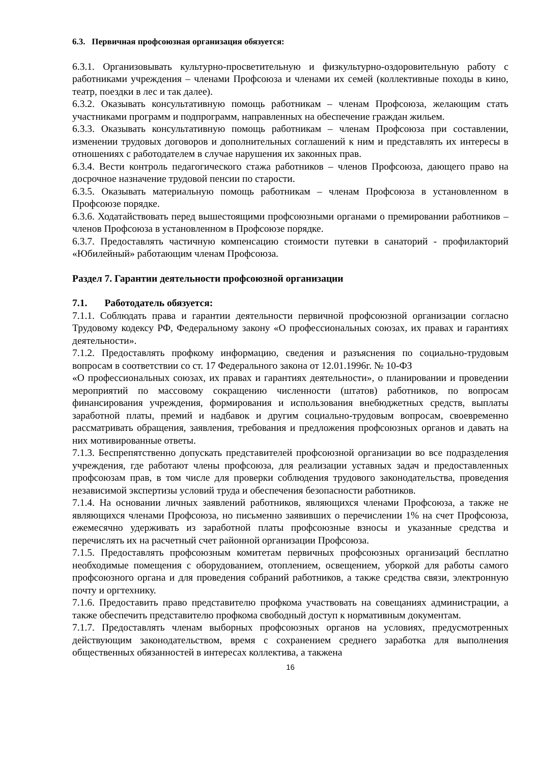6.3. Первичная профсоюзная организация обязуется:
6.3.1. Организовывать культурно-просветительную и физкультурно-оздоровительную работу с работниками учреждения – членами Профсоюза и членами их семей (коллективные походы в кино, театр, поездки в лес и так далее).
6.3.2. Оказывать консультативную помощь работникам – членам Профсоюза, желающим стать участниками программ и подпрограмм, направленных на обеспечение граждан жильем.
6.3.3. Оказывать консультативную помощь работникам – членам Профсоюза при составлении, изменении трудовых договоров и дополнительных соглашений к ним и представлять их интересы в отношениях с работодателем в случае нарушения их законных прав.
6.3.4. Вести контроль педагогического стажа работников – членов Профсоюза, дающего право на досрочное назначение трудовой пенсии по старости.
6.3.5. Оказывать материальную помощь работникам – членам Профсоюза в установленном в Профсоюзе порядке.
6.3.6. Ходатайствовать перед вышестоящими профсоюзными органами о премировании работников – членов Профсоюза в установленном в Профсоюзе порядке.
6.3.7. Предоставлять частичную компенсацию стоимости путевки в санаторий - профилакторий «Юбилейный» работающим членам Профсоюза.
Раздел 7. Гарантии деятельности профсоюзной организации
7.1. Работодатель обязуется:
7.1.1. Соблюдать права и гарантии деятельности первичной профсоюзной организации согласно Трудовому кодексу РФ, Федеральному закону «О профессиональных союзах, их правах и гарантиях деятельности».
7.1.2. Предоставлять профкому информацию, сведения и разъяснения по социально-трудовым вопросам в соответствии со ст. 17 Федерального закона от 12.01.1996г. № 10-ФЗ
«О профессиональных союзах, их правах и гарантиях деятельности», о планировании и проведении мероприятий по массовому сокращению численности (штатов) работников, по вопросам финансирования учреждения, формирования и использования внебюджетных средств, выплаты заработной платы, премий и надбавок и другим социально-трудовым вопросам, своевременно рассматривать обращения, заявления, требования и предложения профсоюзных органов и давать на них мотивированные ответы.
7.1.3. Беспрепятственно допускать представителей профсоюзной организации во все подразделения учреждения, где работают члены профсоюза, для реализации уставных задач и предоставленных профсоюзам прав, в том числе для проверки соблюдения трудового законодательства, проведения независимой экспертизы условий труда и обеспечения безопасности работников.
7.1.4. На основании личных заявлений работников, являющихся членами Профсоюза, а также не являющихся членами Профсоюза, но письменно заявивших о перечислении 1% на счет Профсоюза, ежемесячно удерживать из заработной платы профсоюзные взносы и указанные средства и перечислять их на расчетный счет районной организации Профсоюза.
7.1.5. Предоставлять профсоюзным комитетам первичных профсоюзных организаций бесплатно необходимые помещения с оборудованием, отоплением, освещением, уборкой для работы самого профсоюзного органа и для проведения собраний работников, а также средства связи, электронную почту и оргтехнику.
7.1.6. Предоставить право представителю профкома участвовать на совещаниях администрации, а также обеспечить представителю профкома свободный доступ к нормативным документам.
7.1.7. Предоставлять членам выборных профсоюзных органов на условиях, предусмотренных действующим законодательством, время с сохранением среднего заработка для выполнения общественных обязанностей в интересах коллектива, а такжена
16